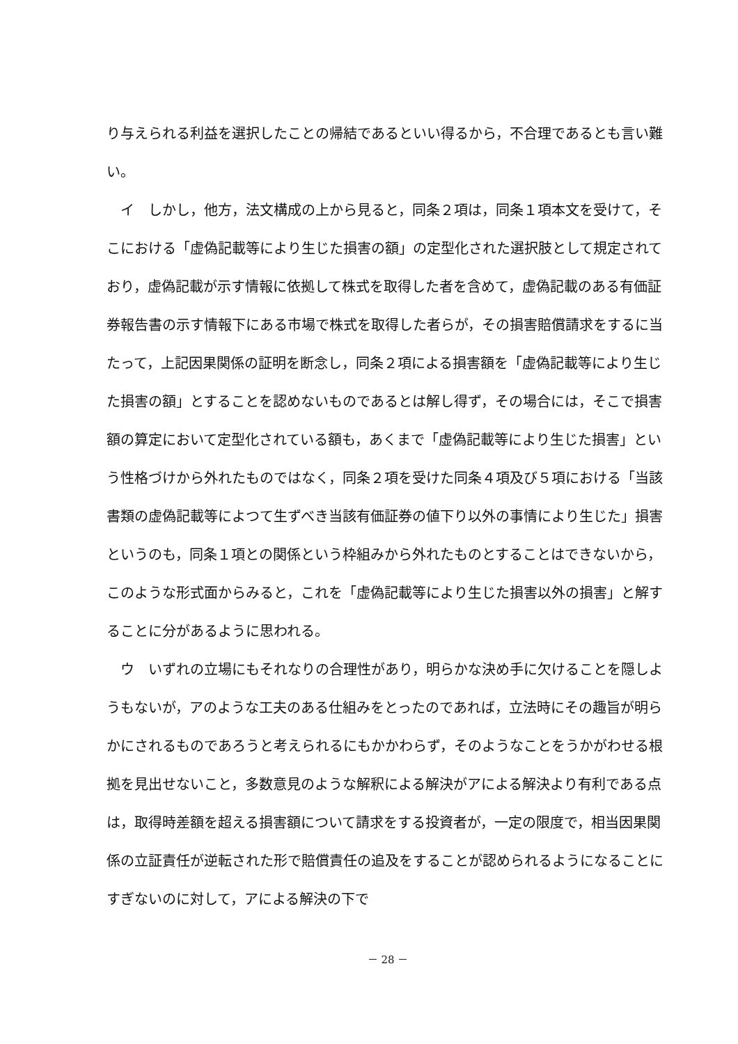り与えられる利益を選択したことの帰結であるといい得るから，不合理であるとも言い難い。
　イ　しかし，他方，法文構成の上から見ると，同条２項は，同条１項本文を受けて，そこにおける「虚偽記載等により生じた損害の額」の定型化された選択肢として規定されており，虚偽記載が示す情報に依拠して株式を取得した者を含めて，虚偽記載のある有価証券報告書の示す情報下にある市場で株式を取得した者らが，その損害賠償請求をするに当たって，上記因果関係の証明を断念し，同条２項による損害額を「虚偽記載等により生じた損害の額」とすることを認めないものであるとは解し得ず，その場合には，そこで損害額の算定において定型化されている額も，あくまで「虚偽記載等により生じた損害」という性格づけから外れたものではなく，同条２項を受けた同条４項及び５項における「当該書類の虚偽記載等によつて生ずべき当該有価証券の値下り以外の事情により生じた」損害というのも，同条１項との関係という枠組みから外れたものとすることはできないから，このような形式面からみると，これを「虚偽記載等により生じた損害以外の損害」と解することに分があるように思われる。
　ウ　いずれの立場にもそれなりの合理性があり，明らかな決め手に欠けることを隠しようもないが，アのような工夫のある仕組みをとったのであれば，立法時にその趣旨が明らかにされるものであろうと考えられるにもかかわらず，そのようなことをうかがわせる根拠を見出せないこと，多数意見のような解釈による解決がアによる解決より有利である点は，取得時差額を超える損害額について請求をする投資者が，一定の限度で，相当因果関係の立証責任が逆転された形で賠償責任の追及をすることが認められるようになることにすぎないのに対して，アによる解決の下で
－ 28 －